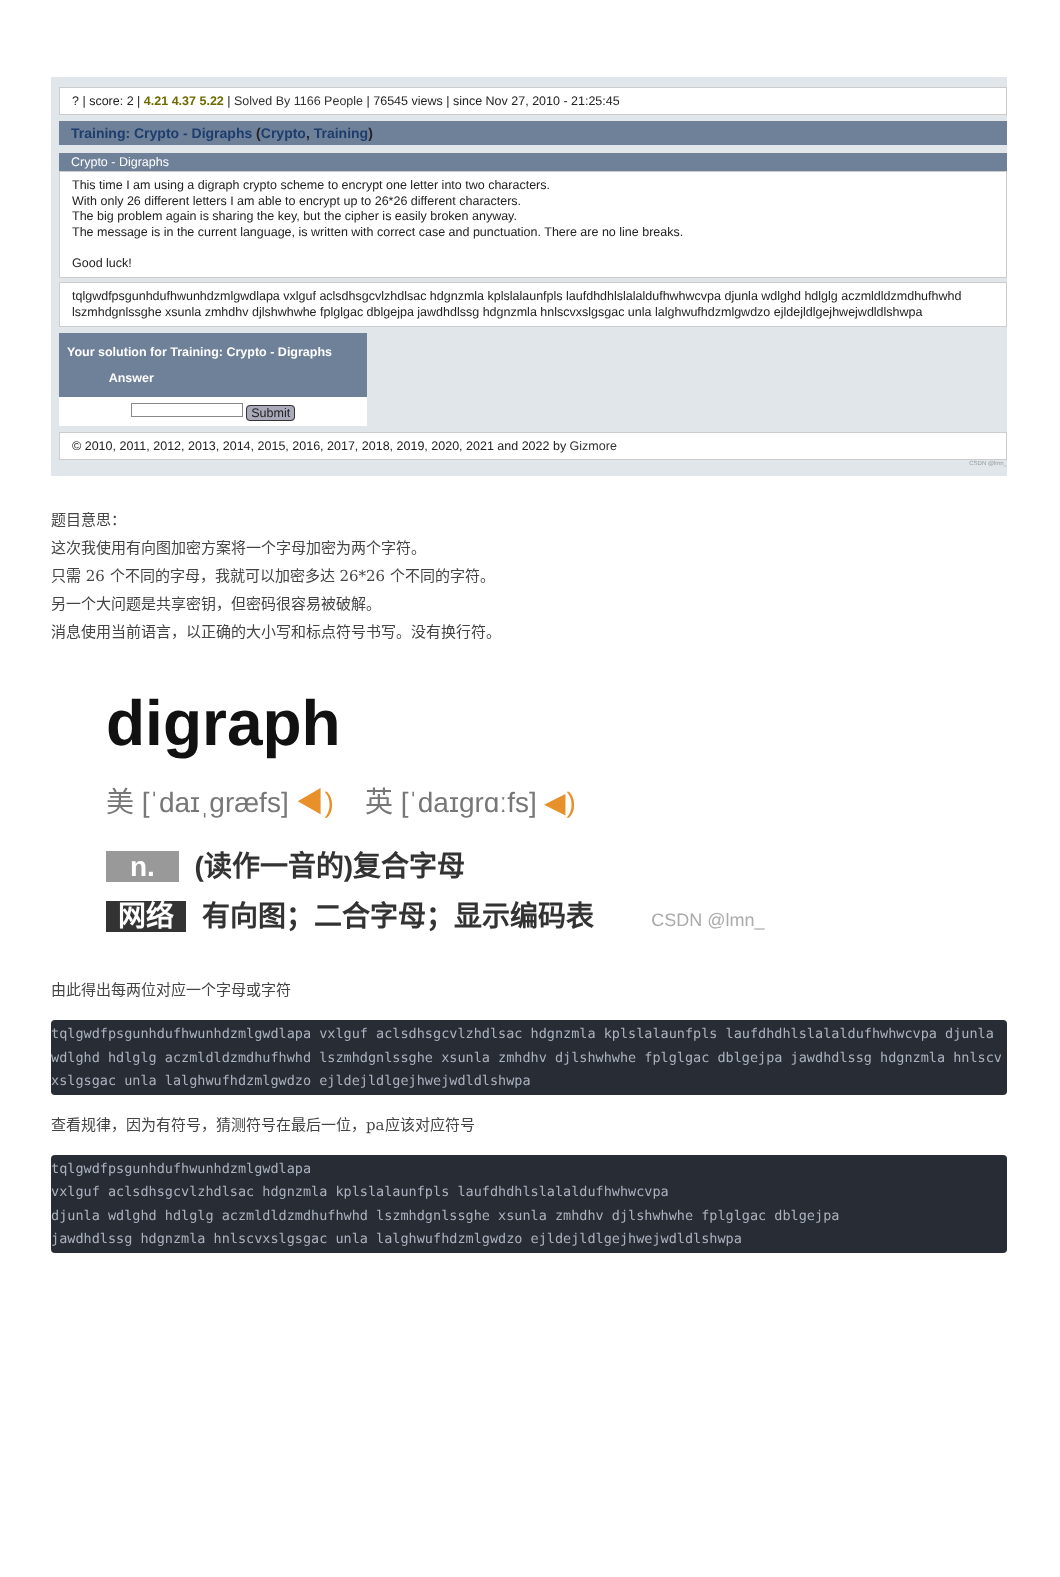? | score: 2 | 4.21 4.37 5.22 | Solved By 1166 People | 76545 views | since Nov 27, 2010 - 21:25:45
Training: Crypto - Digraphs (Crypto, Training)
Crypto - Digraphs
This time I am using a digraph crypto scheme to encrypt one letter into two characters.
With only 26 different letters I am able to encrypt up to 26*26 different characters.
The big problem again is sharing the key, but the cipher is easily broken anyway.
The message is in the current language, is written with correct case and punctuation. There are no line breaks.
Good luck!
tqlgwdfpsgunhdufhwunhdzmlgwdlapa vxlguf aclsdhsgcvlzhdlsac hdgnzmla kplslalaunfpls laufdhdhlslalaldufhwhwcvpa djunla wdlghd hdlglg aczmldldzmdhufhwhd lszmhdgnlssghe xsunla zmhdhv djlshwhwhe fplglgac dblgejpa jawdhdlssg hdgnzmla hnlscvxslgsgac unla lalghwufhdzmlgwdzo ejldejldlgejhwejwdldlshwpa
Your solution for Training: Crypto - Digraphs
Answer
Submit
© 2010, 2011, 2012, 2013, 2014, 2015, 2016, 2017, 2018, 2019, 2020, 2021 and 2022 by Gizmore
CSDN @lmn_
题目意思：
这次我使用有向图加密方案将一个字母加密为两个字符。
只需 26 个不同的字母，我就可以加密多达 26*26 个不同的字符。
另一个大问题是共享密钥，但密码很容易被破解。
消息使用当前语言，以正确的大小写和标点符号书写。没有换行符。
digraph
美 [ˈdaɪˌɡræfs] ◀) 英 [ˈdaɪɡrɑːfs] ◀)
n. (读作一音的)复合字母
网络 有向图；二合字母；显示编码表 CSDN @lmn_
由此得出每两位对应一个字母或字符
tqlgwdfpsgunhdufhwunhdzmlgwdlapa vxlguf aclsdhsgcvlzhdlsac hdgnzmla kplslalaunfpls laufdhdhlslalaldufhwhwcvpa djunla wdlghd hdlglg aczmldldzmdhufhwhd lszmhdgnlssghe xsunla zmhdhv djlshwhwhe fplglgac dblgejpa jawdhdlssg hdgnzmla hnlscvxslgsgac unla lalghwufhdzmlgwdzo ejldejldlgejhwejwdldlshwpa
查看规律，因为有符号，猜测符号在最后一位，pa应该对应符号
tqlgwdfpsgunhdufhwunhdzmlgwdlapa
vxlguf aclsdhsgcvlzhdlsac hdgnzmla kplslalaunfpls laufdhdhlslalaldufhwhwcvpa
djunla wdlghd hdlglg aczmldldzmdhufhwhd lszmhdgnlssghe xsunla zmhdhv djlshwhwhe fplglgac dblgejpa
jawdhdlssg hdgnzmla hnlscvxslgsgac unla lalghwufhdzmlgwdzo ejldejldlgejhwejwdldlshwpa